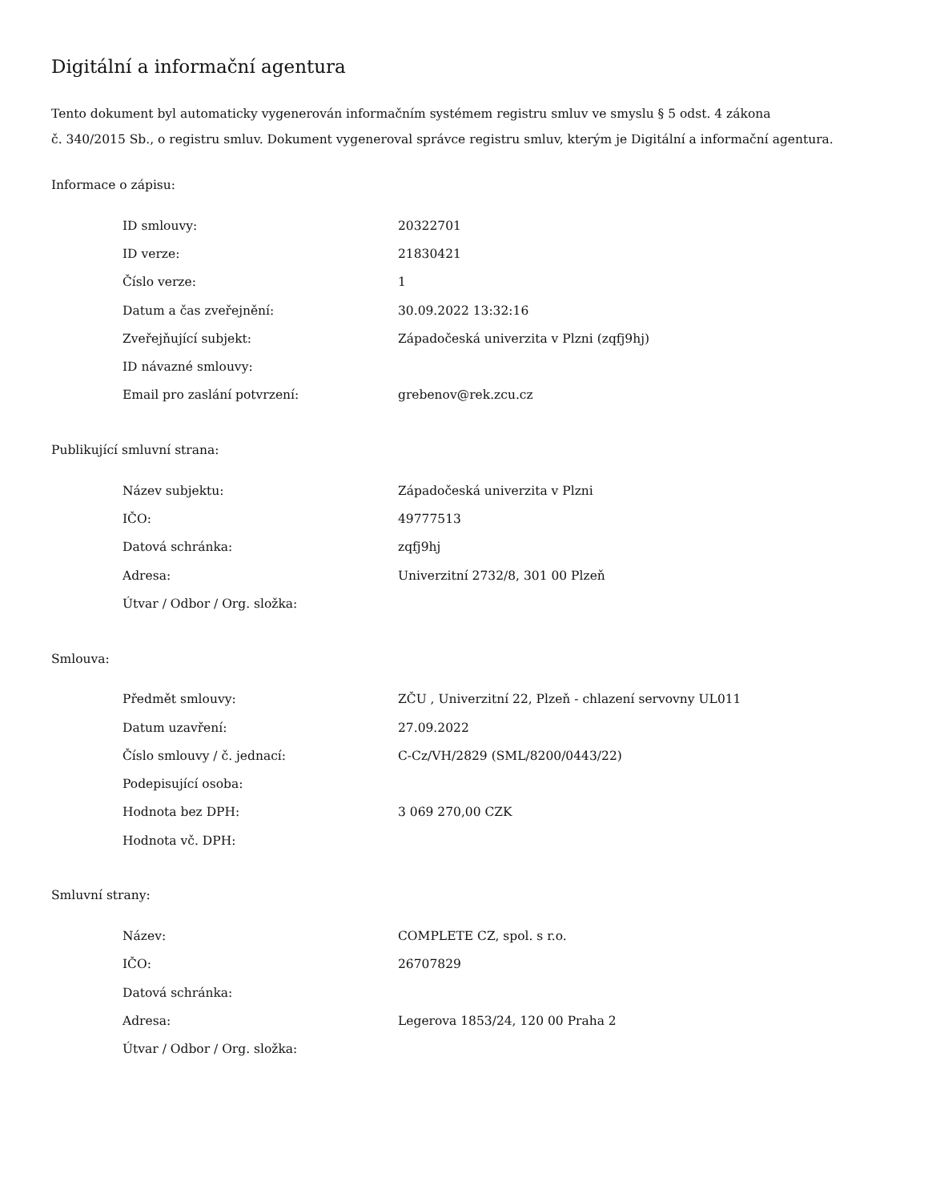Digitální a informační agentura
Tento dokument byl automaticky vygenerován informačním systémem registru smluv ve smyslu § 5 odst. 4 zákona
č. 340/2015 Sb., o registru smluv. Dokument vygeneroval správce registru smluv, kterým je Digitální a informační agentura.
Informace o zápisu:
| ID smlouvy: | 20322701 |
| ID verze: | 21830421 |
| Číslo verze: | 1 |
| Datum a čas zveřejnění: | 30.09.2022 13:32:16 |
| Zveřejňující subjekt: | Západočeská univerzita v Plzni (zqfj9hj) |
| ID návazné smlouvy: | |
| Email pro zaslání potvrzení: | grebenov@rek.zcu.cz |
Publikující smluvní strana:
| Název subjektu: | Západočeská univerzita v Plzni |
| IČO: | 49777513 |
| Datová schránka: | zqfj9hj |
| Adresa: | Univerzitní 2732/8, 301 00 Plzeň |
| Útvar / Odbor / Org. složka: | |
Smlouva:
| Předmět smlouvy: | ZČU , Univerzitní 22, Plzeň - chlazení servovny UL011 |
| Datum uzavření: | 27.09.2022 |
| Číslo smlouvy / č. jednací: | C-Cz/VH/2829 (SML/8200/0443/22) |
| Podepisující osoba: | |
| Hodnota bez DPH: | 3 069 270,00 CZK |
| Hodnota vč. DPH: | |
Smluvní strany:
| Název: | COMPLETE CZ, spol. s r.o. |
| IČO: | 26707829 |
| Datová schránka: | |
| Adresa: | Legerova 1853/24, 120 00 Praha 2 |
| Útvar / Odbor / Org. složka: | |